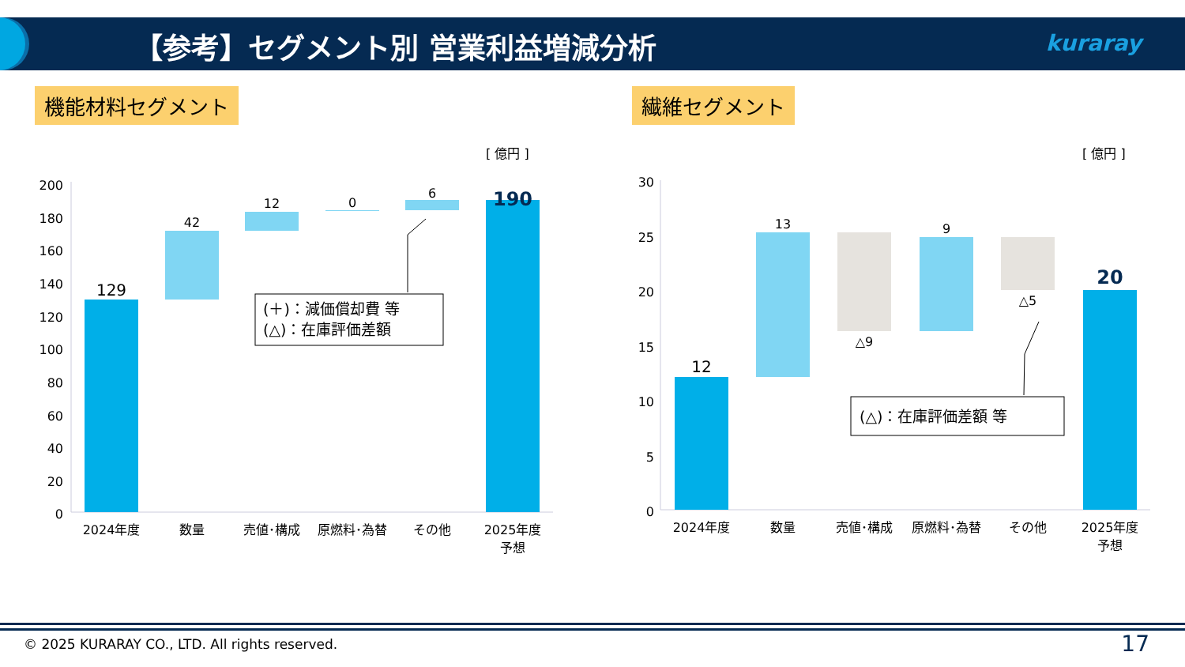【参考】セグメント別 営業利益増減分析
kuraray
機能材料セグメント 繊維セグメント
[ 億円 ]
200
180
160
140
120
100
80
60
40
20
0
129
42
12
0
6
190
2024年度
数量
売値･構成
原燃料･為替
その他
2025年度
予想
(＋)：減価償却費 等
(△)：在庫評価差額
[ 億円 ]
30
25
20
15
10
5
0
12
13
△9
9
△5
20
2024年度
数量
売値･構成
原燃料･為替
その他
2025年度
予想
(△)：在庫評価差額 等
© 2025 KURARAY CO., LTD. All rights reserved.
17